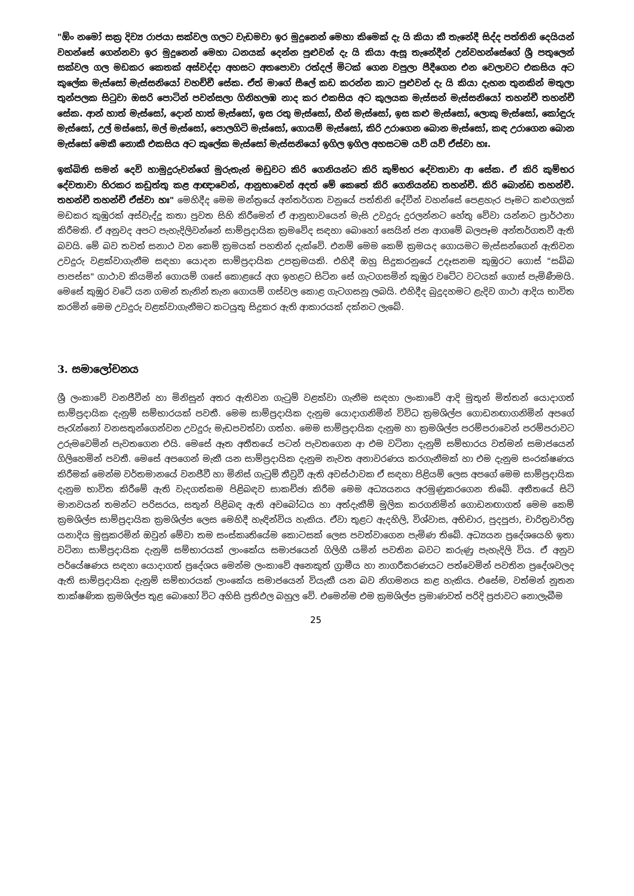"ඕං නමෝ සක්‍ර දිව්‍ය රාජයා සක්වල ගලට වැඩමවා ඉර මුදුනෙන් මෙහා කිමෙක් දැ යි කියා කී තැනේදී සිද්ද පත්තිනි දෙයියන් වහන්සේ ගෙන්නවා ඉර මුදුනෙන් මෙහා ධනයක් දෙන්න පුළුවන් දැ යි කියා ඇසූ තැනේදීන් උන්වහන්සේගේ ශ්‍රී පතුලෙන් සක්වල ගල මඩකර කෙතක් අස්වද්දා අහසට අතපොවා රත්දල් මිටක් ගෙන වපුලා පීදීගෙන එන වෙලාවට එකසිය අට කුලේක මැස්සෝ මැස්සනියෝ වහච්චී සේක. ඒත් මාගේ සීලේ කඩ කරන්න කාට පුළුවන් දැ යි කියා දැහන තුනකින් මතුලා තුන්පලක සිටුවා ඔසරි පොටින් පවන්සලා ගිනිහලඹ නාද කර එකසිය අට කුලයක මැස්සන් මැස්සනියෝ තහන්චී තහන්චී සේක. ආන් හාත් මැස්සෝ, දොන් හාත් මැස්සෝ, ඉස රතු මැස්සෝ, හීන් මැස්සෝ, ඉස කළු මැස්සෝ, ලොකු මැස්සෝ, කෝඳුරු මැස්සෝ, උල් මස්සෝ, මල් මැස්සෝ, පොලගිටි මැස්සෝ, ගොයම් මැස්සෝ, කිරි උරාගෙන බොන මැස්සෝ, කඳ උරාගෙන බොන මැස්සෝ මෙකී නොකී එකසිය අට කුලේක මැස්සෝ මැස්සනියෝ ඉගිල ඉගිල අහසටම යව් යව් ඒස්වා හඃ.
ඉක්බිති සමන් දෙවි හාමුදුරුවන්ගේ මුරුතැන් මඩුවට කිරි ගෙනියන්ට කිරි කුම්භර දේවතාවා ආ සේක. ඒ කිරි කුම්භර දේවතාවා හිරකර කඩුත්තු කළ ආඥාවෙන්, ආනුභාවෙන් අදත් මේ කෙතේ කිරි ගෙනියන්ඩ තහන්චී. කිරි බොන්ඩ තහන්චී. තහන්චී තහන්චී ඒස්වා හඃ" මෙහිදීද මෙම මන්ත්‍රයේ අන්තර්ගත වනුයේ පත්තිනි දේවීන් වහන්සේ පෙළහැර පෑමට කළුගලක් මඩකර කුඹුරක් අස්වැද්දූ කතා පුවත සිහි කිරීමෙන් ඒ ආනුභාවයෙන් මැසි උවදුරු දුරලන්නට හේතු වේවා යන්නට ප්‍රාර්ථනා කිරීමකි. ඒ අනුවද අපට පැහැදිලිවන්නේ සාම්ප්‍රදායික ක්‍රමවේද සඳහා බොහෝ සෙයින් ජන ආගමේ බලපෑම අන්තර්ගතවී ඇති බවයි. මේ බව තවත් සනාථ වන කෙම් ක්‍රමයක් පහතින් දැක්වේ. එනම් මෙම කෙම් ක්‍රමයද ගොයමට මැස්සන්ගෙන් ඇතිවන උවදුරු වළක්වාගැනීම සඳහා යොදන සාම්ප්‍රදායික උපක්‍රමයකි. එහිදී ඔහු සිදුකරනුයේ උදෑසනම කුඹුරට ගොස් "සබ්බ පාපස්ස" ගාථාව කියමින් ගොයම් ගසේ කොළයේ අග ඉහළට සිටින සේ ගැටගසමින් කුඹුර වටේට වටයක් ගොස් පැමිණීමයි. මෙසේ කුඹුර වටේ යන ගමන් තැනින් තැන ගොයම් ගස්වල කොළ ගැටගසනු ලබයි. එහිදීද බුදුදහමට ළැදිව ගාථා ආදිය භාවිත කරමින් මෙම උවදුරු වළක්වාගැනීමට කටයුතු සිදුකර ඇති ආකාරයක් දක්නට ලැබේ.
3. සමාලෝචනය
ශ්‍රී ලංකාවේ වනජීවීන් හා මිනිසුන් අතර ඇතිවන ගැටුම් වළක්වා ගැනීම සඳහා ලංකාවේ ආදි මුතුන් මිත්තන් යොදාගත් සාම්ප්‍රදායික දැනුම් සම්භාරයක් පවතී. මෙම සාම්ප්‍රදායික දැනුම යොදාගනිමින් විවිධ ක්‍රමශිල්ප ගොඩනඟාගනිමින් අපගේ පැරැන්නෝ වනසතුන්ගෙන්වන උවදුරු මැඩපවත්වා ගත්හ. මෙම සාම්ප්‍රදායික දැනුම හා ක්‍රමශිල්ප පරම්පරාවෙන් පරම්පරාවට උරුමවෙමින් පැවතගෙන එයි. මෙසේ ඈත අතීතයේ පටන් පැවතගෙන ආ එම වටිනා දැනුම් සම්භාරය වත්මන් සමාජයෙන් ගිලිහෙමින් පවතී. මෙසේ අපගෙන් මැකී යන සාම්ප්‍රදායික දැනුම නැවත අනාවරණය කරගැනීමක් හා එම දැනුම සංරක්ෂණය කිරීමක් මෙන්ම වර්තමානයේ වනජීවී හා මිනිස් ගැටුම් තීව්‍රවී ඇති අවස්ථාවක ඒ සඳහා පිළියම් ලෙස අපගේ මෙම සාම්ප්‍රදායික දැනුම භාවිත කිරීමේ ඇති වැදගත්කම පිළිබඳව සාකච්ඡා කිරීම මෙම අධ්‍යයනය අරමුණුකරගෙන තිබේ. අතීතයේ සිටි මානවයන් තමන්ට පරිසරය, සතුන් පිළිබඳ ඇති අවබෝධය හා අත්දැකීම් මූලික කරගනිමින් ගොඩනඟාගත් මෙම කෙම් ක්‍රමශිල්ප සාම්ප්‍රදායික ක්‍රමශිල්ප ලෙස මෙහිදී හැඳින්විය හැකිය. ඒවා තුළට ඇදහිලි, විශ්වාස, අභිචාර, පුදපූජා, චාරිත්‍රවාරිත්‍ර යනාදිය මුසුකරමින් ඔවුන් මේවා තම සංස්කෘතියේම කොටසක් ලෙස පවත්වාගෙන පැමිණ තිබේ. අධ්‍යයන ප්‍රදේශයෙහි ඉතා වටිනා සාම්ප්‍රදායික දැනුම් සම්භාරයක් ලාංකේය සමාජයෙන් ගිලිහී යමින් පවතින බවට කරුණු පැහැදිලි විය. ඒ අනුව පර්යේෂණය සඳහා යොදාගත් ප්‍රදේශය මෙන්ම ලංකාවේ අනෙකුත් ග්‍රාමීය හා නාගරීකරණයට පත්වෙමින් පවතින ප්‍රදේශවලද ඇති සාම්ප්‍රදායික දැනුම් සම්භාරයක් ලාංකේය සමාජයෙන් වියැකී යන බව නිගමනය කළ හැකිය. එසේම, වත්මන් නූතන තාක්ෂණික ක්‍රමශිල්ප තුළ බොහෝ විට අහිසි ප්‍රතිඵල බහුල වේ. එමෙන්ම එම ක්‍රමශිල්ප ප්‍රමාණවත් පරිදි ප්‍රජාවට නොලැබීම
25